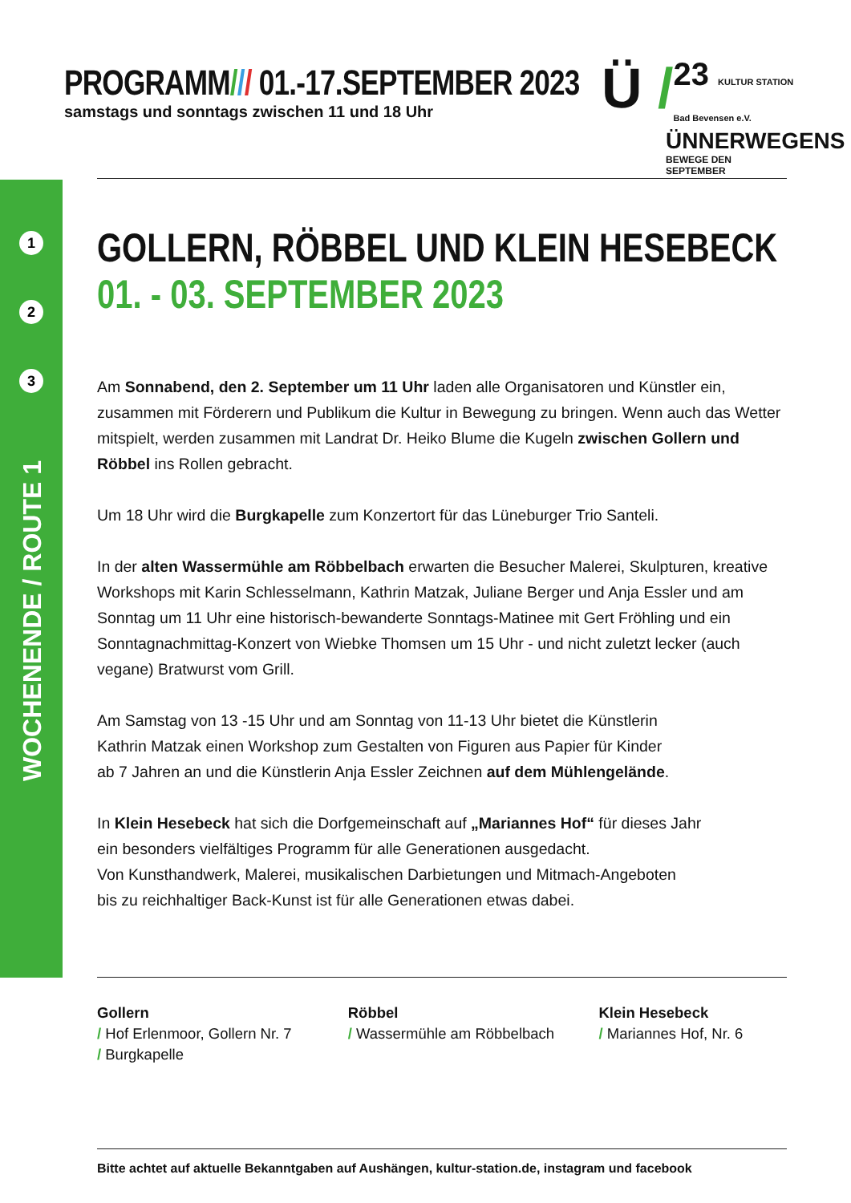PROGRAMM/// 01.-17.SEPTEMBER 2023
samstags und sonntags zwischen 11 und 18 Uhr
Ü /
23 KULTUR STATION Bad Bevensen e.V.
ÜNNERWEGENS
BEWEGE DEN SEPTEMBER
1
2
3
WOCHENENDE / ROUTE 1
GOLLERN, RÖBBEL UND KLEIN HESEBECK
01. - 03. SEPTEMBER 2023
Am Sonnabend, den 2. September um 11 Uhr laden alle Organisatoren und Künstler ein, zusammen mit Förderern und Publikum die Kultur in Bewegung zu bringen. Wenn auch das Wetter mitspielt, werden zusammen mit Landrat Dr. Heiko Blume die Kugeln zwischen Gollern und Röbbel ins Rollen gebracht.
Um 18 Uhr wird die Burgkapelle zum Konzertort für das Lüneburger Trio Santeli.
In der alten Wassermühle am Röbbelbach erwarten die Besucher Malerei, Skulpturen, kreative Workshops mit Karin Schlesselmann, Kathrin Matzak, Juliane Berger und Anja Essler und am Sonntag um 11 Uhr eine historisch-bewanderte Sonntags-Matinee mit Gert Fröhling und ein Sonntagnachmittag-Konzert von Wiebke Thomsen um 15 Uhr - und nicht zuletzt lecker (auch vegane) Bratwurst vom Grill.
Am Samstag von 13 -15 Uhr und am Sonntag von 11-13 Uhr bietet die Künstlerin
Kathrin Matzak einen Workshop zum Gestalten von Figuren aus Papier für Kinder
ab 7 Jahren an und die Künstlerin Anja Essler Zeichnen auf dem Mühlengelände.
In Klein Hesebeck hat sich die Dorfgemeinschaft auf „Mariannes Hof“ für dieses Jahr
ein besonders vielfältiges Programm für alle Generationen ausgedacht.
Von Kunsthandwerk, Malerei, musikalischen Darbietungen und Mitmach-Angeboten
bis zu reichhaltiger Back-Kunst ist für alle Generationen etwas dabei.
Gollern
/ Hof Erlenmoor, Gollern Nr. 7
/ Burgkapelle
Röbbel
/ Wassermühle am Röbbelbach
Klein Hesebeck
/ Mariannes Hof, Nr. 6
Bitte achtet auf aktuelle Bekanntgaben auf Aushängen, kultur-station.de, instagram und facebook